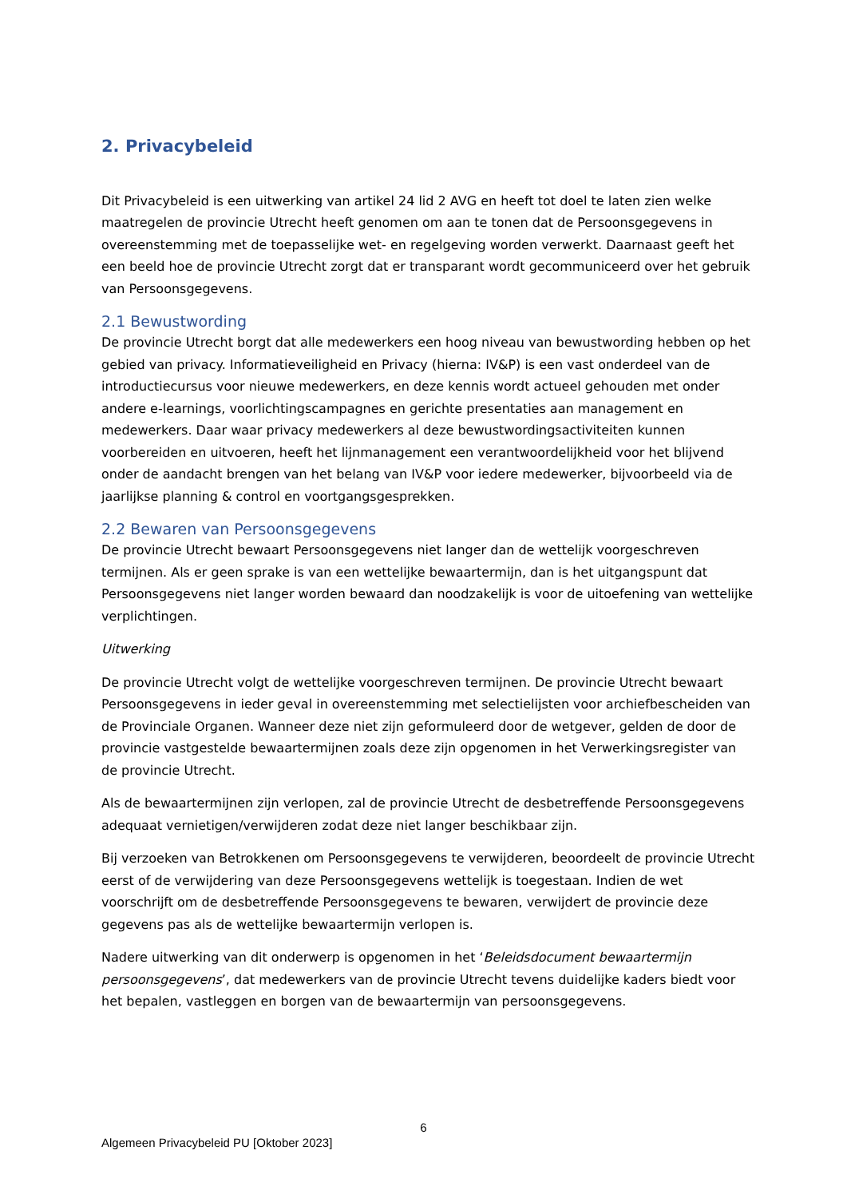2. Privacybeleid
Dit Privacybeleid is een uitwerking van artikel 24 lid 2 AVG en heeft tot doel te laten zien welke maatregelen de provincie Utrecht heeft genomen om aan te tonen dat de Persoonsgegevens in overeenstemming met de toepasselijke wet- en regelgeving worden verwerkt. Daarnaast geeft het een beeld hoe de provincie Utrecht zorgt dat er transparant wordt gecommuniceerd over het gebruik van Persoonsgegevens.
2.1 Bewustwording
De provincie Utrecht borgt dat alle medewerkers een hoog niveau van bewustwording hebben op het gebied van privacy. Informatieveiligheid en Privacy (hierna: IV&P) is een vast onderdeel van de introductiecursus voor nieuwe medewerkers, en deze kennis wordt actueel gehouden met onder andere e-learnings, voorlichtingscampagnes en gerichte presentaties aan management en medewerkers. Daar waar privacy medewerkers al deze bewustwordingsactiviteiten kunnen voorbereiden en uitvoeren, heeft het lijnmanagement een verantwoordelijkheid voor het blijvend onder de aandacht brengen van het belang van IV&P voor iedere medewerker, bijvoorbeeld via de jaarlijkse planning & control en voortgangsgesprekken.
2.2 Bewaren van Persoonsgegevens
De provincie Utrecht bewaart Persoonsgegevens niet langer dan de wettelijk voorgeschreven termijnen. Als er geen sprake is van een wettelijke bewaartermijn, dan is het uitgangspunt dat Persoonsgegevens niet langer worden bewaard dan noodzakelijk is voor de uitoefening van wettelijke verplichtingen.
Uitwerking
De provincie Utrecht volgt de wettelijke voorgeschreven termijnen. De provincie Utrecht bewaart Persoonsgegevens in ieder geval in overeenstemming met selectielijsten voor archiefbescheiden van de Provinciale Organen. Wanneer deze niet zijn geformuleerd door de wetgever, gelden de door de provincie vastgestelde bewaartermijnen zoals deze zijn opgenomen in het Verwerkingsregister van de provincie Utrecht.
Als de bewaartermijnen zijn verlopen, zal de provincie Utrecht de desbetreffende Persoonsgegevens adequaat vernietigen/verwijderen zodat deze niet langer beschikbaar zijn.
Bij verzoeken van Betrokkenen om Persoonsgegevens te verwijderen, beoordeelt de provincie Utrecht eerst of de verwijdering van deze Persoonsgegevens wettelijk is toegestaan. Indien de wet voorschrijft om de desbetreffende Persoonsgegevens te bewaren, verwijdert de provincie deze gegevens pas als de wettelijke bewaartermijn verlopen is.
Nadere uitwerking van dit onderwerp is opgenomen in het ‘Beleidsdocument bewaartermijn persoonsgegevens’, dat medewerkers van de provincie Utrecht tevens duidelijke kaders biedt voor het bepalen, vastleggen en borgen van de bewaartermijn van persoonsgegevens.
6
Algemeen Privacybeleid PU [Oktober 2023]